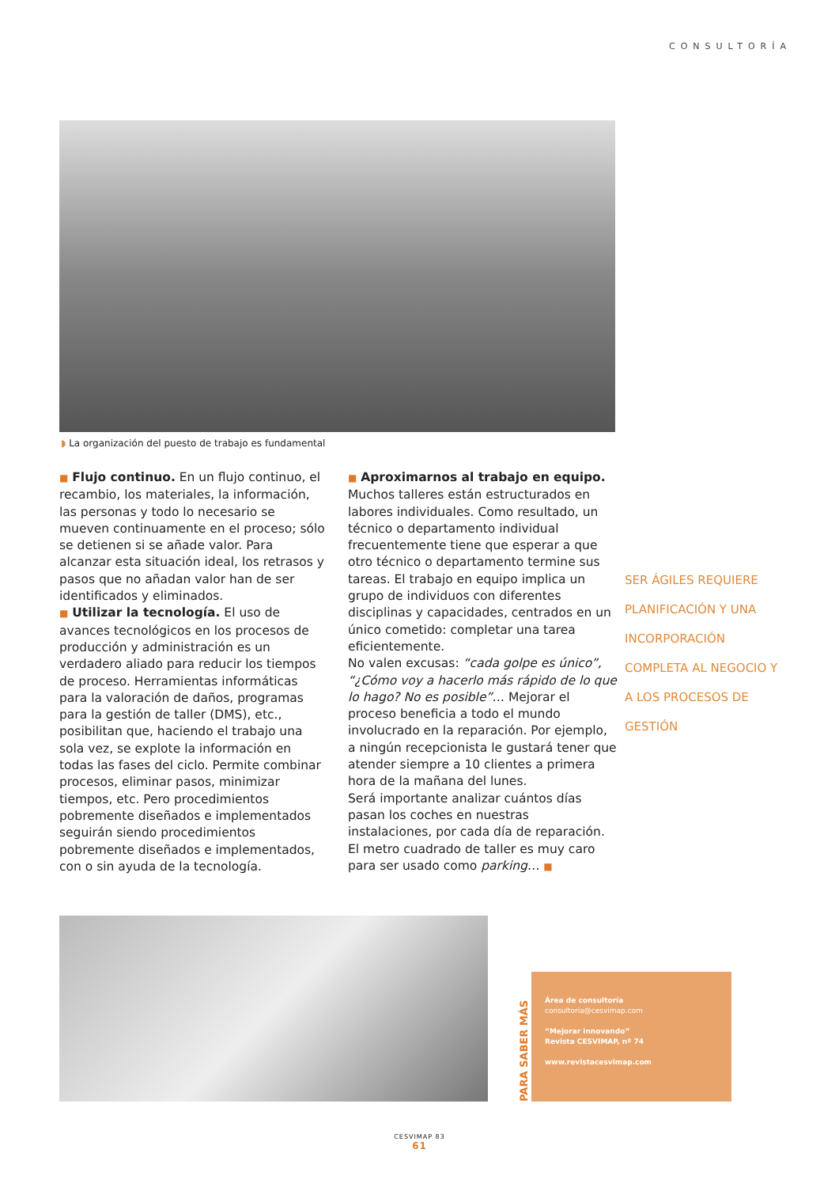CONSULTORÍA
◗ La organización del puesto de trabajo es fundamental
■ Flujo continuo. En un flujo continuo, el recambio, los materiales, la información, las personas y todo lo necesario se mueven continuamente en el proceso; sólo se detienen si se añade valor. Para alcanzar esta situación ideal, los retrasos y pasos que no añadan valor han de ser identificados y eliminados.
■ Utilizar la tecnología. El uso de avances tecnológicos en los procesos de producción y administración es un verdadero aliado para reducir los tiempos de proceso. Herramientas informáticas para la valoración de daños, programas para la gestión de taller (DMS), etc., posibilitan que, haciendo el trabajo una sola vez, se explote la información en todas las fases del ciclo. Permite combinar procesos, eliminar pasos, minimizar tiempos, etc. Pero procedimientos pobremente diseñados e implementados seguirán siendo procedimientos pobremente diseñados e implementados, con o sin ayuda de la tecnología.
■ Aproximarnos al trabajo en equipo. Muchos talleres están estructurados en labores individuales. Como resultado, un técnico o departamento individual frecuentemente tiene que esperar a que otro técnico o departamento termine sus tareas. El trabajo en equipo implica un grupo de individuos con diferentes disciplinas y capacidades, centrados en un único cometido: completar una tarea eficientemente.
No valen excusas: “cada golpe es único”, “¿Cómo voy a hacerlo más rápido de lo que lo hago? No es posible”… Mejorar el proceso beneficia a todo el mundo involucrado en la reparación. Por ejemplo, a ningún recepcionista le gustará tener que atender siempre a 10 clientes a primera hora de la mañana del lunes.
Será importante analizar cuántos días pasan los coches en nuestras instalaciones, por cada día de reparación. El metro cuadrado de taller es muy caro para ser usado como parking… ■
SER ÁGILES REQUIERE PLANIFICACIÓN Y UNA INCORPORACIÓN COMPLETA AL NEGOCIO Y A LOS PROCESOS DE GESTIÓN
PARA SABER MÁS
Área de consultoría
consultoria@cesvimap.com
“Mejorar innovando”
Revista CESVIMAP, nº 74
www.revistacesvimap.com
CESVIMAP 83
61